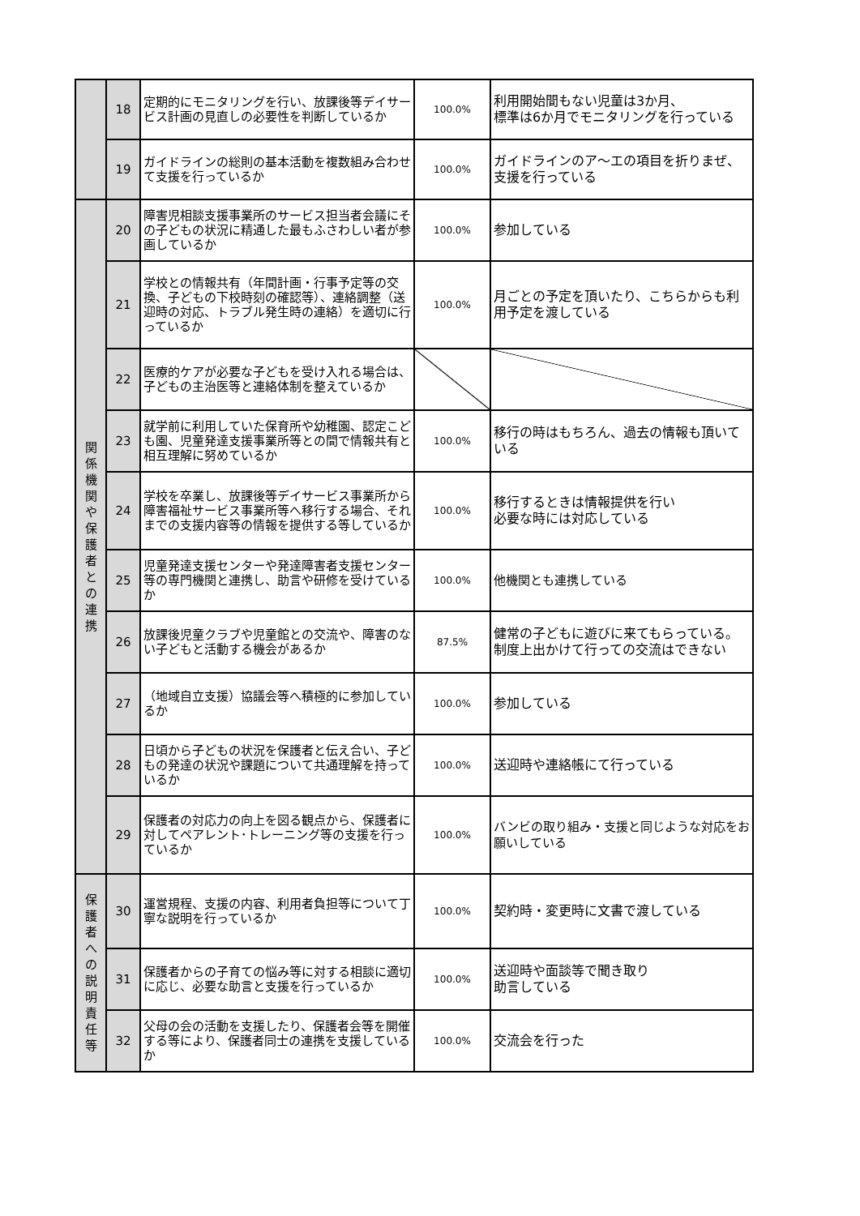| | 18 | 定期的にモニタリングを行い、放課後等デイサービス計画の見直しの必要性を判断しているか | 100.0% | 利用開始間もない児童は3か月、 標準は6か月でモニタリングを行っている |
| | 19 | ガイドラインの総則の基本活動を複数組み合わせて支援を行っているか | 100.0% | ガイドラインのア～エの項目を折りまぜ、 支援を行っている |
| 関 係 機 関 や 保 護 者 と の 連 携 | 20 | 障害児相談支援事業所のサービス担当者会議にその子どもの状況に精通した最もふさわしい者が参画しているか | 100.0% | 参加している |
| | 21 | 学校との情報共有（年間計画・行事予定等の交換、子どもの下校時刻の確認等）、連絡調整（送迎時の対応、トラブル発生時の連絡）を適切に行っているか | 100.0% | 月ごとの予定を頂いたり、こちらからも利用予定を渡している |
| | 22 | 医療的ケアが必要な子どもを受け入れる場合は、子どもの主治医等と連絡体制を整えているか | | |
| | 23 | 就学前に利用していた保育所や幼稚園、認定こども園、児童発達支援事業所等との間で情報共有と相互理解に努めているか | 100.0% | 移行の時はもちろん、過去の情報も頂いている |
| | 24 | 学校を卒業し、放課後等デイサービス事業所から障害福祉サービス事業所等へ移行する場合、それまでの支援内容等の情報を提供する等しているか | 100.0% | 移行するときは情報提供を行い 必要な時には対応している |
| | 25 | 児童発達支援センターや発達障害者支援センター等の専門機関と連携し、助言や研修を受けているか | 100.0% | 他機関とも連携している |
| | 26 | 放課後児童クラブや児童館との交流や、障害のない子どもと活動する機会があるか | 87.5% | 健常の子どもに遊びに来てもらっている。制度上出かけて行っての交流はできない |
| | 27 | （地域自立支援）協議会等へ積極的に参加しているか | 100.0% | 参加している |
| | 28 | 日頃から子どもの状況を保護者と伝え合い、子どもの発達の状況や課題について共通理解を持っているか | 100.0% | 送迎時や連絡帳にて行っている |
| | 29 | 保護者の対応力の向上を図る観点から、保護者に対してペアレント･トレーニング等の支援を行っているか | 100.0% | バンビの取り組み・支援と同じような対応をお願いしている |
| 保 護 者 へ の 説 明 責 任 等 | 30 | 運営規程、支援の内容、利用者負担等について丁寧な説明を行っているか | 100.0% | 契約時・変更時に文書で渡している |
| | 31 | 保護者からの子育ての悩み等に対する相談に適切に応じ、必要な助言と支援を行っているか | 100.0% | 送迎時や面談等で聞き取り 助言している |
| | 32 | 父母の会の活動を支援したり、保護者会等を開催する等により、保護者同士の連携を支援しているか | 100.0% | 交流会を行った |